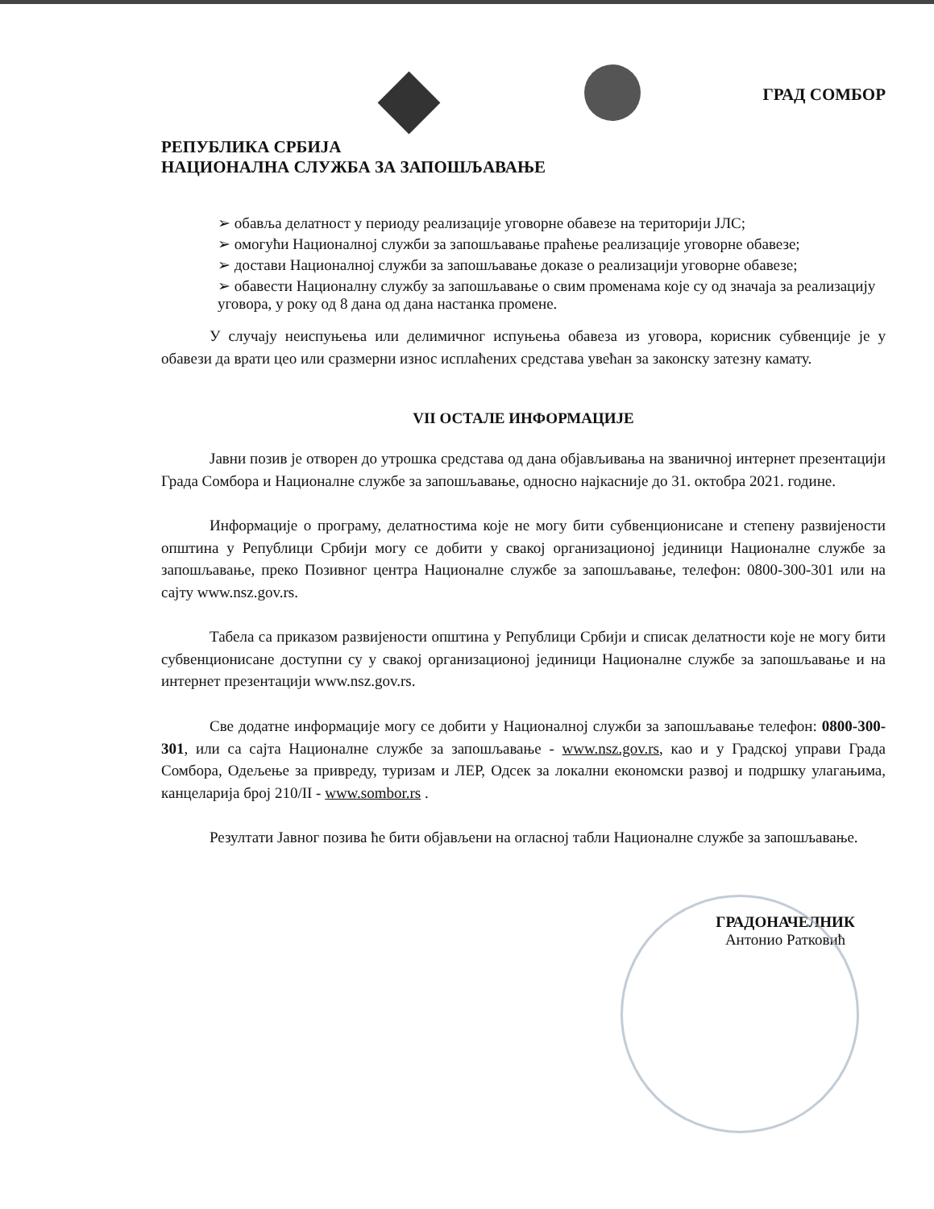РЕПУБЛИКА СРБИЈА
НАЦИОНАЛНА СЛУЖБА ЗА ЗАПОШЉАВАЊЕ
ГРАД СОМБОР
➢ обавља делатност у периоду реализације уговорне обавезе на територији ЈЛС;
➢ омогући Националној служби за запошљавање праћење реализације уговорне обавезе;
➢ достави Националној служби за запошљавање доказе о реализацији уговорне обавезе;
➢ обавести Националну службу за запошљавање о свим променама које су од значаја за реализацију уговора, у року од 8 дана од дана настанка промене.
У случају неиспуњења или делимичног испуњења обавеза из уговора, корисник субвенције је у обавези да врати цео или сразмерни износ исплаћених средстава увећан за законску затезну камату.
VII ОСТАЛЕ ИНФОРМАЦИЈЕ
Јавни позив је отворен до утрошка средстава од дана објављивања на званичној интернет презентацији Града Сомбора и Националне службе за запошљавање, односно најкасније до 31. октобра 2021. године.
Информације о програму, делатностима које не могу бити субвенционисане и степену развијености општина у Републици Србији могу се добити у свакој организационој јединици Националне службе за запошљавање, преко Позивног центра Националне службе за запошљавање, телефон: 0800-300-301 или на сајту www.nsz.gov.rs.
Табела са приказом развијености општина у Републици Србији и списак делатности које не могу бити субвенционисане доступни су у свакој организационој јединици Националне службе за запошљавање и на интернет презентацији www.nsz.gov.rs.
Све додатне информације могу се добити у Националној служби за запошљавање телефон: 0800-300-301, или са сајта Националне службе за запошљавање - www.nsz.gov.rs, као и у Градској управи Града Сомбора, Одељење за привреду, туризам и ЛЕР, Одсек за локални економски развој и подршку улагањима, канцеларија број 210/II - www.sombor.rs .
Резултати Јавног позива ће бити објављени на огласној табли Националне службе за запошљавање.
ГРАДОНАЧЕЛНИК
Антонио Ратковић